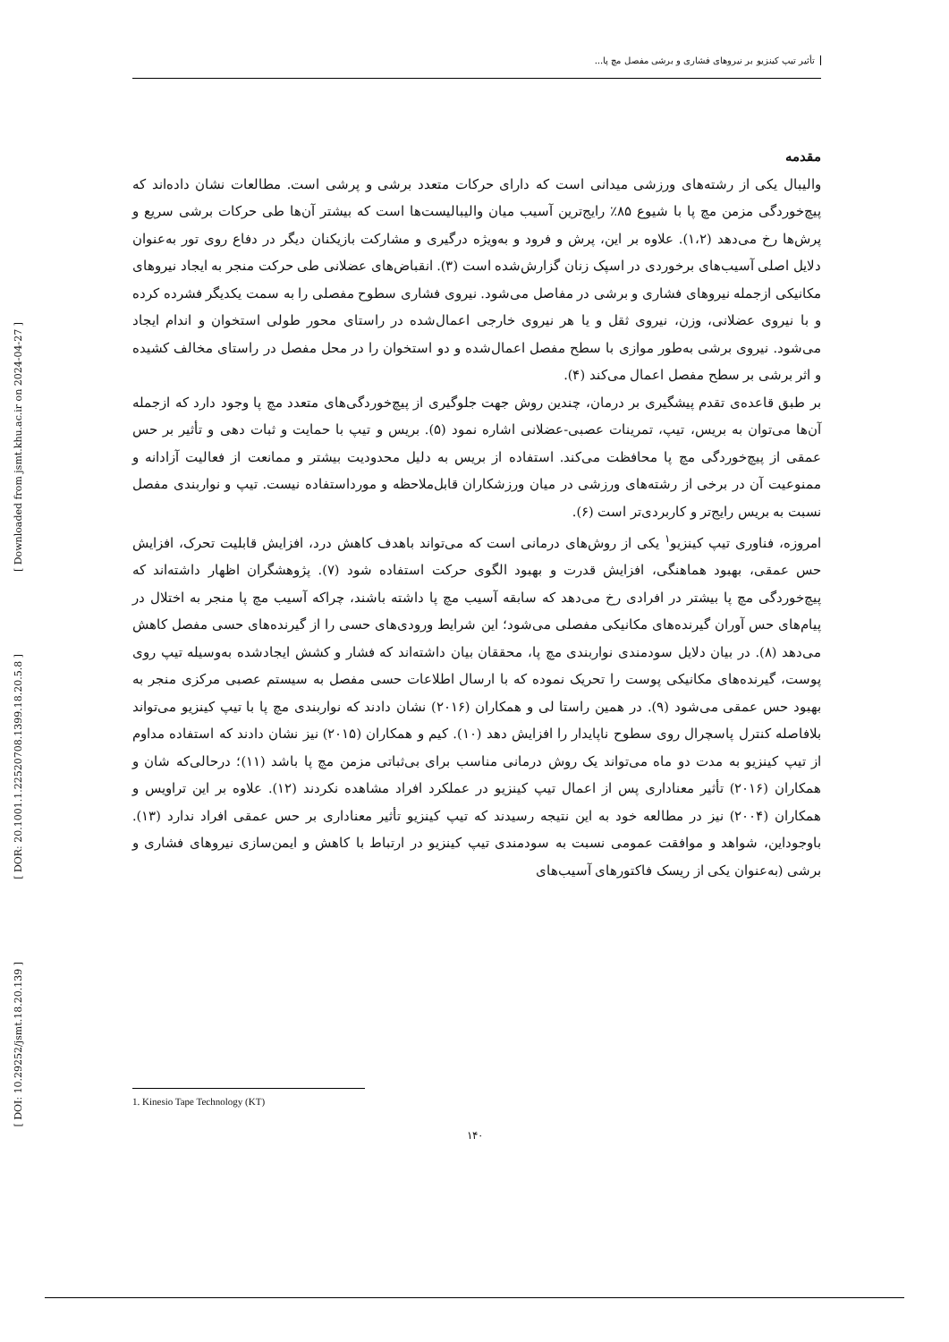[ Downloaded from jsmt.khu.ac.ir on 2024-04-27 ]
[ DOR: 20.1001.1.22520708.1399.18.20.5.8 ]
[ DOI: 10.29252/jsmt.18.20.139 ]
تأثیر تیپ کینزیو بر نیروهای فشاری و برشی مفصل مچ پا...
مقدمه
والیبال یکی از رشته‌های ورزشی میدانی است که دارای حرکات متعدد برشی و پرشی است. مطالعات نشان داده‌اند که پیچ‌خوردگی مزمن مچ پا با شیوع ۸۵٪ رایج‌ترین آسیب میان والیبالیست‌ها است که بیشتر آن‌ها طی حرکات برشی سریع و پرش‌ها رخ می‌دهد (۱،۲). علاوه بر این، پرش و فرود و به‌ویژه درگیری و مشارکت بازیکنان دیگر در دفاع روی تور به‌عنوان دلایل اصلی آسیب‌های برخوردی در اسپک زنان گزارش‌شده است (۳). انقباض‌های عضلانی طی حرکت منجر به ایجاد نیروهای مکانیکی ازجمله نیروهای فشاری و برشی در مفاصل می‌شود. نیروی فشاری سطوح مفصلی را به سمت یکدیگر فشرده کرده و با نیروی عضلانی، وزن، نیروی ثقل و یا هر نیروی خارجی اعمال‌شده در راستای محور طولی استخوان و اندام ایجاد می‌شود. نیروی برشی به‌طور موازی با سطح مفصل اعمال‌شده و دو استخوان را در محل مفصل در راستای مخالف کشیده و اثر برشی بر سطح مفصل اعمال می‌کند (۴).
بر طبق قاعده‌ی تقدم پیشگیری بر درمان، چندین روش جهت جلوگیری از پیچ‌خوردگی‌های متعدد مچ پا وجود دارد که ازجمله آن‌ها می‌توان به بریس، تیپ، تمرینات عصبی-عضلانی اشاره نمود (۵). بریس و تیپ با حمایت و ثبات دهی و تأثیر بر حس عمقی از پیچ‌خوردگی مچ پا محافظت می‌کند. استفاده از بریس به دلیل محدودیت بیشتر و ممانعت از فعالیت آزادانه و ممنوعیت آن در برخی از رشته‌های ورزشی در میان ورزشکاران قابل‌ملاحظه و مورداستفاده نیست. تیپ و نواربندی مفصل نسبت به بریس رایج‌تر و کاربردی‌تر است (۶).
امروزه، فناوری تیپ کینزیو<sup>۱</sup> یکی از روش‌های درمانی است که می‌تواند باهدف کاهش درد، افزایش قابلیت تحرک، افزایش حس عمقی، بهبود هماهنگی، افزایش قدرت و بهبود الگوی حرکت استفاده شود (۷). پژوهشگران اظهار داشته‌اند که پیچ‌خوردگی مچ پا بیشتر در افرادی رخ می‌دهد که سابقه آسیب مچ پا داشته باشند، چراکه آسیب مچ پا منجر به اختلال در پیام‌های حس آوران گیرنده‌های مکانیکی مفصلی می‌شود؛ این شرایط ورودی‌های حسی را از گیرنده‌های حسی مفصل کاهش می‌دهد (۸). در بیان دلایل سودمندی نواربندی مچ پا، محققان بیان داشته‌اند که فشار و کشش ایجادشده به‌وسیله تیپ روی پوست، گیرنده‌های مکانیکی پوست را تحریک نموده که با ارسال اطلاعات حسی مفصل به سیستم عصبی مرکزی منجر به بهبود حس عمقی می‌شود (۹). در همین راستا لی و همکاران (۲۰۱۶) نشان دادند که نواربندی مچ پا با تیپ کینزیو می‌تواند بلافاصله کنترل پاسچرال روی سطوح ناپایدار را افزایش دهد (۱۰). کیم و همکاران (۲۰۱۵) نیز نشان دادند که استفاده مداوم از تیپ کینزیو به مدت دو ماه می‌تواند یک روش درمانی مناسب برای بی‌ثباتی مزمن مچ پا باشد (۱۱)؛ درحالی‌که شان و همکاران (۲۰۱۶) تأثیر معناداری پس از اعمال تیپ کینزیو در عملکرد افراد مشاهده نکردند (۱۲). علاوه بر این تراویس و همکاران (۲۰۰۴) نیز در مطالعه خود به این نتیجه رسیدند که تیپ کینزیو تأثیر معناداری بر حس عمقی افراد ندارد (۱۳). باوجوداین، شواهد و موافقت عمومی نسبت به سودمندی تیپ کینزیو در ارتباط با کاهش و ایمن‌سازی نیروهای فشاری و برشی (به‌عنوان یکی از ریسک فاکتورهای آسیب‌های
1. Kinesio Tape Technology (KT)
۱۴۰